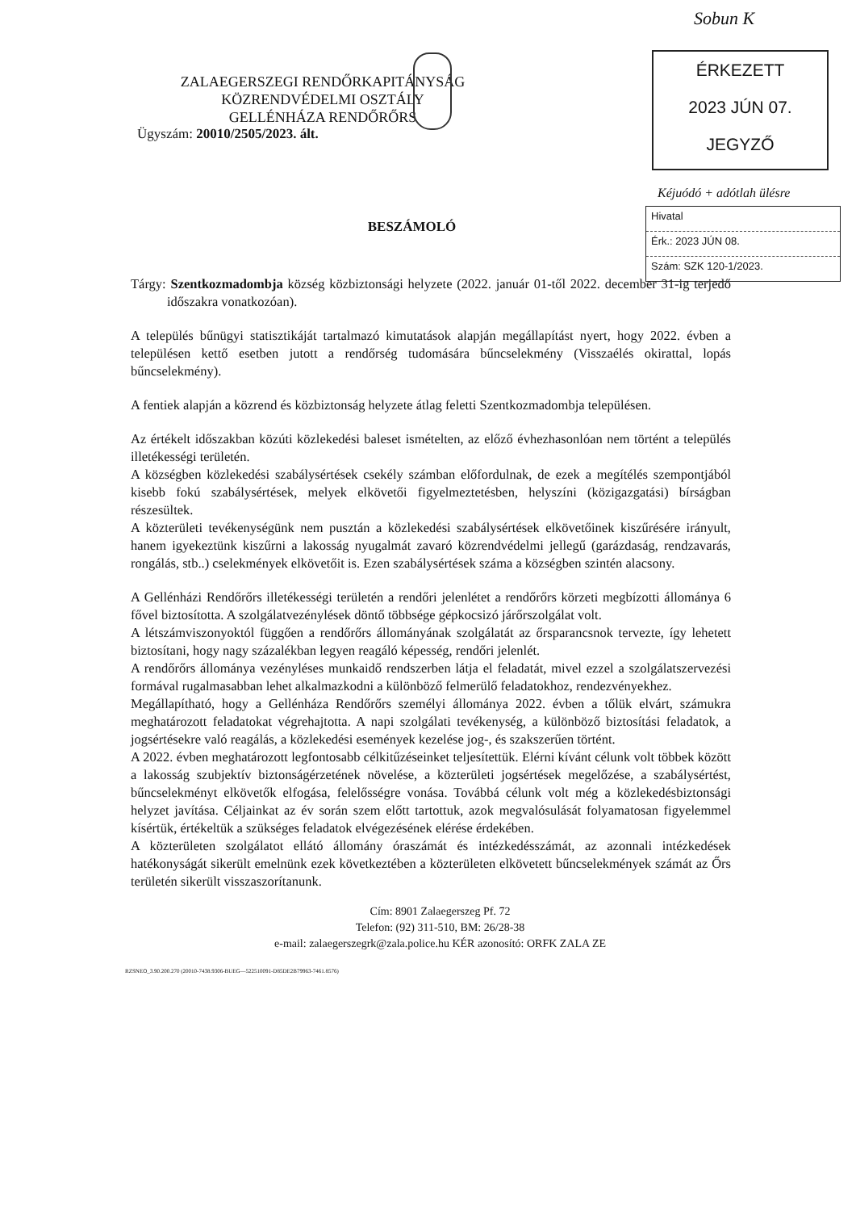Sobun K
ÉRKEZETT
2023 JÚN 07.
JEGYZŐ
Kéjuódó + adótlah ülésre
Hivatal
Érk.: 2023 JÚN 08.
Szám: SZK 120-1/2023.
ZALAEGERSZEGI RENDŐRKAPITÁNYSÁG
KÖZRENDVÉDELMI OSZTÁLY
GELLÉNHÁZA RENDŐRŐRS
Ügyszám: 20010/2505/2023. ált.
BESZÁMOLÓ
Tárgy: Szentkozmadombja község közbiztonsági helyzete (2022. január 01-től 2022. december 31-ig terjedő időszakra vonatkozóan).
A település bűnügyi statisztikáját tartalmazó kimutatások alapján megállapítást nyert, hogy 2022. évben a településen kettő esetben jutott a rendőrség tudomására bűncselekmény (Visszaélés okirattal, lopás bűncselekmény).
A fentiek alapján a közrend és közbiztonság helyzete átlag feletti Szentkozmadombja településen.
Az értékelt időszakban közúti közlekedési baleset ismételten, az előző évhezhasonlóan nem történt a település illetékességi területén.
A községben közlekedési szabálysértések csekély számban előfordulnak, de ezek a megítélés szempontjából kisebb fokú szabálysértések, melyek elkövetői figyelmeztetésben, helyszíni (közigazgatási) bírságban részesültek.
A közterületi tevékenységünk nem pusztán a közlekedési szabálysértések elkövetőinek kiszűrésére irányult, hanem igyekeztünk kiszűrni a lakosság nyugalmát zavaró közrendvédelmi jellegű (garázdaság, rendzavarás, rongálás, stb..) cselekmények elkövetőit is. Ezen szabálysértések száma a községben szintén alacsony.
A Gellénházi Rendőrőrs illetékességi területén a rendőri jelenlétet a rendőrőrs körzeti megbízotti állománya 6 fővel biztosította. A szolgálatvezénylések döntő többsége gépkocsizó járőrszolgálat volt.
A létszámviszonyoktól függően a rendőrőrs állományának szolgálatát az őrsparancsnok tervezte, így lehetett biztosítani, hogy nagy százalékban legyen reagáló képesség, rendőri jelenlét.
A rendőrőrs állománya vezényléses munkaidő rendszerben látja el feladatát, mivel ezzel a szolgálatszervezési formával rugalmasabban lehet alkalmazkodni a különböző felmerülő feladatokhoz, rendezvényekhez.
Megállapítható, hogy a Gellénháza Rendőrőrs személyi állománya 2022. évben a tőlük elvárt, számukra meghatározott feladatokat végrehajtotta. A napi szolgálati tevékenység, a különböző biztosítási feladatok, a jogsértésekre való reagálás, a közlekedési események kezelése jog-, és szakszerűen történt.
A 2022. évben meghatározott legfontosabb célkitűzéseinket teljesítettük. Elérni kívánt célunk volt többek között a lakosság szubjektív biztonságérzetének növelése, a közterületi jogsértések megelőzése, a szabálysértést, bűncselekményt elkövetők elfogása, felelősségre vonása. Továbbá célunk volt még a közlekedésbiztonsági helyzet javítása. Céljainkat az év során szem előtt tartottuk, azok megvalósulását folyamatosan figyelemmel kísértük, értékeltük a szükséges feladatok elvégezésének elérése érdekében.
A közterületen szolgálatot ellátó állomány óraszámát és intézkedésszámát, az azonnali intézkedések hatékonyságát sikerült emelnünk ezek következtében a közterületen elkövetett bűncselekmények számát az Őrs területén sikerült visszaszorítanunk.
Cím: 8901 Zalaegerszeg Pf. 72
Telefon: (92) 311-510, BM: 26/28-38
e-mail: zalaegerszegrk@zala.police.hu KÉR azonosító: ORFK ZALA ZE
RZSNEO_3.90.200.270 (20010-7438.9306-BUEG—522510091-D85DE2B79963-7461.8576)